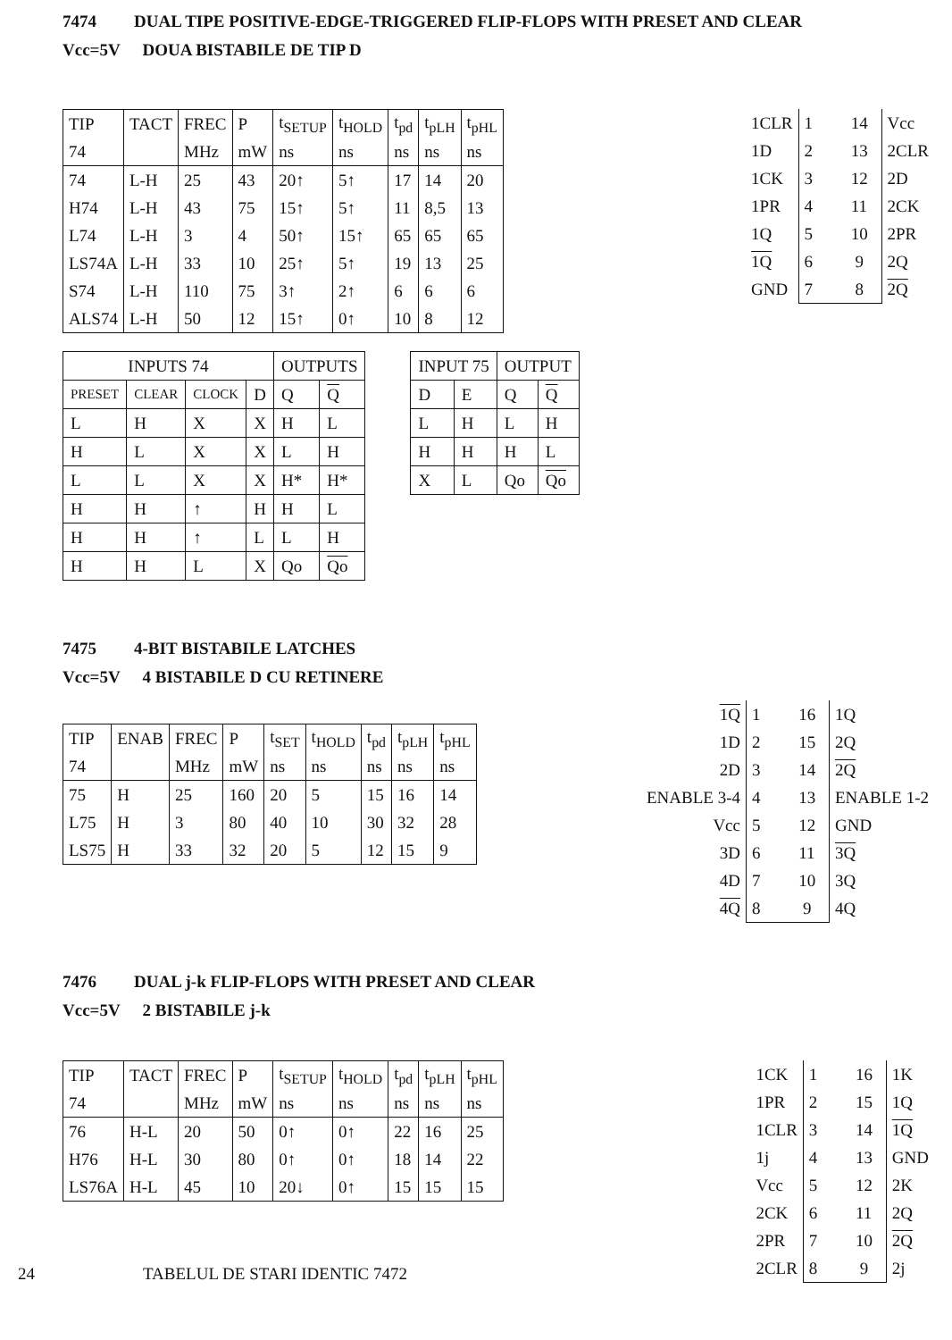7474 DUAL TIPE POSITIVE-EDGE-TRIGGERED FLIP-FLOPS WITH PRESET AND CLEAR
Vcc=5V DOUA BISTABILE DE TIP D
| TIP | TACT | FREC | P | t<sub>SETUP</sub> | t<sub>HOLD</sub> | t<sub>pd</sub> | t<sub>pLH</sub> | t<sub>pHL</sub> |
| 74 | | MHz | mW | ns | ns | ns | ns | ns |
| 74 | L-H | 25 | 43 | 20↑ | 5↑ | 17 | 14 | 20 |
| H74 | L-H | 43 | 75 | 15↑ | 5↑ | 11 | 8,5 | 13 |
| L74 | L-H | 3 | 4 | 50↑ | 15↑ | 65 | 65 | 65 |
| LS74A | L-H | 33 | 10 | 25↑ | 5↑ | 19 | 13 | 25 |
| S74 | L-H | 110 | 75 | 3↑ | 2↑ | 6 | 6 | 6 |
| ALS74 | L-H | 50 | 12 | 15↑ | 0↑ | 10 | 8 | 12 |
| 1CLR | 1 14 | Vcc |
| 1D | 2 13 | 2CLR |
| 1CK | 3 12 | 2D |
| 1PR | 4 11 | 2CK |
| 1Q | 5 10 | 2PR |
| 1Q | 6 9 | 2Q |
| GND | 7 8 | 2Q |
| INPUTS 74 | | | | OUTPUTS | |
| --- | --- | --- | --- | --- | --- |
| PRESET | CLEAR | CLOCK | D | Q | Q |
| L | H | X | X | H | L |
| H | L | X | X | L | H |
| L | L | X | X | H* | H* |
| H | H | ↑ | H | H | L |
| H | H | ↑ | L | L | H |
| H | H | L | X | Qo | Qo |
| INPUT 75 | | OUTPUT | |
| --- | --- | --- | --- |
| D | E | Q | Q |
| L | H | L | H |
| H | H | H | L |
| X | L | Qo | Qo |
7475 4-BIT BISTABILE LATCHES
Vcc=5V 4 BISTABILE D CU RETINERE
| TIP | ENAB | FREC | P | t<sub>SET</sub> | t<sub>HOLD</sub> | t<sub>pd</sub> | t<sub>pLH</sub> | t<sub>pHL</sub> |
| 74 | | MHz | mW | ns | ns | ns | ns | ns |
| 75 | H | 25 | 160 | 20 | 5 | 15 | 16 | 14 |
| L75 | H | 3 | 80 | 40 | 10 | 30 | 32 | 28 |
| LS75 | H | 33 | 32 | 20 | 5 | 12 | 15 | 9 |
| 1Q | 1 16 | 1Q |
| 1D | 2 15 | 2Q |
| 2D | 3 14 | 2Q |
| ENABLE 3-4 | 4 13 | ENABLE 1-2 |
| Vcc | 5 12 | GND |
| 3D | 6 11 | 3Q |
| 4D | 7 10 | 3Q |
| 4Q | 8 9 | 4Q |
7476 DUAL j-k FLIP-FLOPS WITH PRESET AND CLEAR
Vcc=5V 2 BISTABILE j-k
| TIP | TACT | FREC | P | t<sub>SETUP</sub> | t<sub>HOLD</sub> | t<sub>pd</sub> | t<sub>pLH</sub> | t<sub>pHL</sub> |
| 74 | | MHz | mW | ns | ns | ns | ns | ns |
| 76 | H-L | 20 | 50 | 0↑ | 0↑ | 22 | 16 | 25 |
| H76 | H-L | 30 | 80 | 0↑ | 0↑ | 18 | 14 | 22 |
| LS76A | H-L | 45 | 10 | 20↓ | 0↑ | 15 | 15 | 15 |
24 TABELUL DE STARI IDENTIC 7472
| 1CK | 1 16 | 1K |
| 1PR | 2 15 | 1Q |
| 1CLR | 3 14 | 1Q |
| 1j | 4 13 | GND |
| Vcc | 5 12 | 2K |
| 2CK | 6 11 | 2Q |
| 2PR | 7 10 | 2Q |
| 2CLR | 8 9 | 2j |